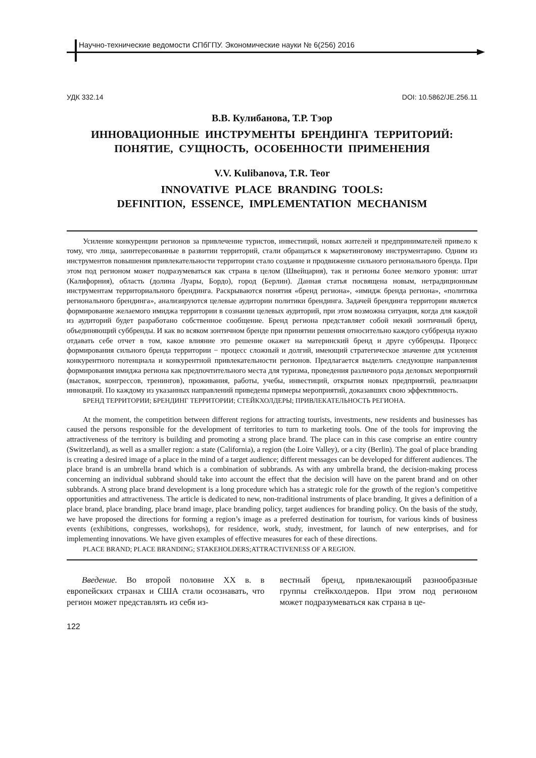Научно-технические ведомости СПбГПУ. Экономические науки № 6(256) 2016
УДК 332.14 DOI: 10.5862/JE.256.11
В.В. Кулибанова, Т.Р. Тэор
ИННОВАЦИОННЫЕ ИНСТРУМЕНТЫ БРЕНДИНГА ТЕРРИТОРИЙ:
ПОНЯТИЕ, СУЩНОСТЬ, ОСОБЕННОСТИ ПРИМЕНЕНИЯ
V.V. Kulibanova, T.R. Teor
INNOVATIVE PLACE BRANDING TOOLS:
DEFINITION, ESSENCE, IMPLEMENTATION MECHANISM
Усиление конкуренции регионов за привлечение туристов, инвестиций, новых жителей и предпринимателей привело к тому, что лица, заинтересованные в развитии территорий, стали обращаться к маркетинговому инструментарию. Одним из инструментов повышения привлекательности территории стало создание и продвижение сильного регионального бренда. При этом под регионом может подразумеваться как страна в целом (Швейцария), так и регионы более мелкого уровня: штат (Калифорния), область (долина Луары, Бордо), город (Берлин). Данная статья посвящена новым, нетрадиционным инструментам территориального брендинга. Раскрываются понятия «бренд региона», «имидж бренда региона», «политика регионального брендинга», анализируются целевые аудитории политики брендинга. Задачей брендинга территории является формирование желаемого имиджа территории в сознании целевых аудиторий, при этом возможна ситуация, когда для каждой из аудиторий будет разработано собственное сообщение. Бренд региона представляет собой некий зонтичный бренд, объединяющий суббренды. И как во всяком зонтичном бренде при принятии решения относительно каждого суббренда нужно отдавать себе отчет в том, какое влияние это решение окажет на материнский бренд и друге суббренды. Процесс формирования сильного бренда территории − процесс сложный и долгий, имеющий стратегическое значение для усиления конкурентного потенциала и конкурентной привлекательности регионов. Предлагается выделить следующие направления формирования имиджа региона как предпочтительного места для туризма, проведения различного рода деловых мероприятий (выставок, конгрессов, тренингов), проживания, работы, учебы, инвестиций, открытия новых предприятий, реализации инноваций. По каждому из указанных направлений приведены примеры мероприятий, доказавших свою эффективность.
БРЕНД ТЕРРИТОРИИ; БРЕНДИНГ ТЕРРИТОРИИ; СТЕЙКХОЛДЕРЫ; ПРИВЛЕКАТЕЛЬНОСТЬ РЕГИОНА.
At the moment, the competition between different regions for attracting tourists, investments, new residents and businesses has caused the persons responsible for the development of territories to turn to marketing tools. One of the tools for improving the attractiveness of the territory is building and promoting a strong place brand. The place can in this case comprise an entire country (Switzerland), as well as a smaller region: a state (California), a region (the Loire Valley), or a city (Berlin). The goal of place branding is creating a desired image of a place in the mind of a target audience; different messages can be developed for different audiences. The place brand is an umbrella brand which is a combination of subbrands. As with any umbrella brand, the decision-making process concerning an individual subbrand should take into account the effect that the decision will have on the parent brand and on other subbrands. A strong place brand development is a long procedure which has a strategic role for the growth of the region’s competitive opportunities and attractiveness. The article is dedicated to new, non-traditional instruments of place branding. It gives a definition of a place brand, place branding, place brand image, place branding policy, target audiences for branding policy. On the basis of the study, we have proposed the directions for forming a region’s image as a preferred destination for tourism, for various kinds of business events (exhibitions, congresses, workshops), for residence, work, study, investment, for launch of new enterprises, and for implementing innovations. We have given examples of effective measures for each of these directions.
PLACE BRAND; PLACE BRANDING; STAKEHOLDERS;ATTRACTIVENESS OF A REGION.
Введение. Во второй половине XX в. в европейских странах и США стали осознавать, что регион может представлять из себя из-
вестный бренд, привлекающий разнообразные группы стейкхолдеров. При этом под регионом может подразумеваться как страна в це-
122